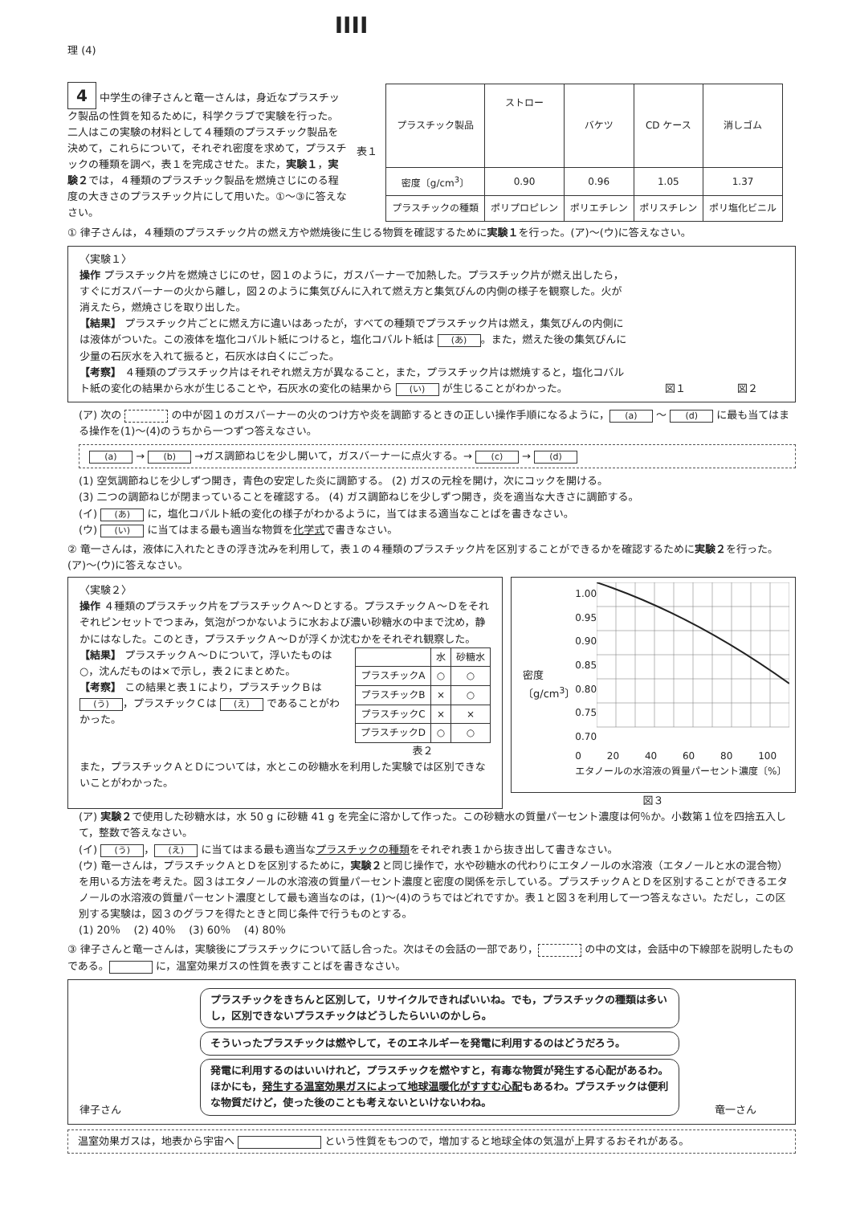IIII
理 (4)
4 中学生の律子さんと竜一さんは，身近なプラスチック製品の性質を知るために，科学クラブで実験を行った。二人はこの実験の材料として４種類のプラスチック製品を決めて，これらについて，それぞれ密度を求めて，プラスチックの種類を調べ，表１を完成させた。また，実験１，実験２では，４種類のプラスチック製品を燃焼さじにのる程度の大きさのプラスチック片にして用いた。①～③に答えなさい。
表１
| プラスチック製品 | ストロー | バケツ | CD ケース | 消しゴム |
| --- | --- | --- | --- | --- |
| 密度〔g/cm<sup>3</sup>〕 | 0.90 | 0.96 | 1.05 | 1.37 |
| プラスチックの種類 | ポリプロピレン | ポリエチレン | ポリスチレン | ポリ塩化ビニル |
① 律子さんは，４種類のプラスチック片の燃え方や燃焼後に生じる物質を確認するために実験１を行った。(ア)～(ウ)に答えなさい。
〈実験１〉
操作 プラスチック片を燃焼さじにのせ，図１のように，ガスバーナーで加熱した。プラスチック片が燃え出したら，すぐにガスバーナーの火から離し，図２のように集気びんに入れて燃え方と集気びんの内側の様子を観察した。火が消えたら，燃焼さじを取り出した。
【結果】 プラスチック片ごとに燃え方に違いはあったが，すべての種類でプラスチック片は燃え，集気びんの内側には液体がついた。この液体を塩化コバルト紙につけると，塩化コバルト紙は (あ) 。また，燃えた後の集気びんに少量の石灰水を入れて振ると，石灰水は白くにごった。
【考察】 ４種類のプラスチック片はそれぞれ燃え方が異なること，また，プラスチック片は燃焼すると，塩化コバルト紙の変化の結果から水が生じることや，石灰水の変化の結果から (い) が生じることがわかった。
図１ 図２
(ア) 次の の中が図１のガスバーナーの火のつけ方や炎を調節するときの正しい操作手順になるように， (a) ～ (d) に最も当てはまる操作を(1)～(4)のうちから一つずつ答えなさい。
(a) → (b) →ガス調節ねじを少し開いて，ガスバーナーに点火する。→ (c) → (d)
(1) 空気調節ねじを少しずつ開き，青色の安定した炎に調節する。 (2) ガスの元栓を開け，次にコックを開ける。
(3) 二つの調節ねじが閉まっていることを確認する。 (4) ガス調節ねじを少しずつ開き，炎を適当な大きさに調節する。
(イ) (あ) に，塩化コバルト紙の変化の様子がわかるように，当てはまる適当なことばを書きなさい。
(ウ) (い) に当てはまる最も適当な物質を化学式で書きなさい。
② 竜一さんは，液体に入れたときの浮き沈みを利用して，表１の４種類のプラスチック片を区別することができるかを確認するために実験２を行った。(ア)～(ウ)に答えなさい。
〈実験２〉
操作 ４種類のプラスチック片をプラスチックＡ～Ｄとする。プラスチックＡ～Ｄをそれぞれピンセットでつまみ，気泡がつかないように水および濃い砂糖水の中まで沈め，静かにはなした。このとき，プラスチックＡ～Ｄが浮くか沈むかをそれぞれ観察した。
【結果】 プラスチックＡ～Ｄについて，浮いたものは○，沈んだものは×で示し，表２にまとめた。
【考察】 この結果と表１により，プラスチックＢは (う) ，プラスチックＣは (え) であることがわかった。
| | 水 | 砂糖水 |
| --- | --- | --- |
| プラスチックA | ○ | ○ |
| プラスチックB | × | ○ |
| プラスチックC | × | × |
| プラスチックD | ○ | ○ |
表２
また，プラスチックＡとＤについては，水とこの砂糖水を利用した実験では区別できないことがわかった。
密度〔g/cm<sup>3</sup>〕
1.00
0.95
0.90
0.85
0.80
0.75
0.70
0 20 40 60 80 100
エタノールの水溶液の質量パーセント濃度〔%〕
図３
(ア) 実験２で使用した砂糖水は，水 50 g に砂糖 41 g を完全に溶かして作った。この砂糖水の質量パーセント濃度は何％か。小数第１位を四捨五入して，整数で答えなさい。
(イ) (う) ， (え) に当てはまる最も適当なプラスチックの種類をそれぞれ表１から抜き出して書きなさい。
(ウ) 竜一さんは，プラスチックＡとＤを区別するために，実験２と同じ操作で，水や砂糖水の代わりにエタノールの水溶液（エタノールと水の混合物）を用いる方法を考えた。図３はエタノールの水溶液の質量パーセント濃度と密度の関係を示している。プラスチックＡとＤを区別することができるエタノールの水溶液の質量パーセント濃度として最も適当なのは，(1)～(4)のうちではどれですか。表１と図３を利用して一つ答えなさい。ただし，この区別する実験は，図３のグラフを得たときと同じ条件で行うものとする。
(1) 20％ (2) 40％ (3) 60％ (4) 80％
③ 律子さんと竜一さんは，実験後にプラスチックについて話し合った。次はその会話の一部であり， の中の文は，会話中の下線部を説明したものである。 に，温室効果ガスの性質を表すことばを書きなさい。
律子さん
プラスチックをきちんと区別して，リサイクルできればいいね。でも，プラスチックの種類は多いし，区別できないプラスチックはどうしたらいいのかしら。
そういったプラスチックは燃やして，そのエネルギーを発電に利用するのはどうだろう。
発電に利用するのはいいけれど，プラスチックを燃やすと，有毒な物質が発生する心配があるわ。ほかにも，発生する温室効果ガスによって地球温暖化がすすむ心配もあるわ。プラスチックは便利な物質だけど，使った後のことも考えないといけないわね。
竜一さん
温室効果ガスは，地表から宇宙へ という性質をもつので，増加すると地球全体の気温が上昇するおそれがある。